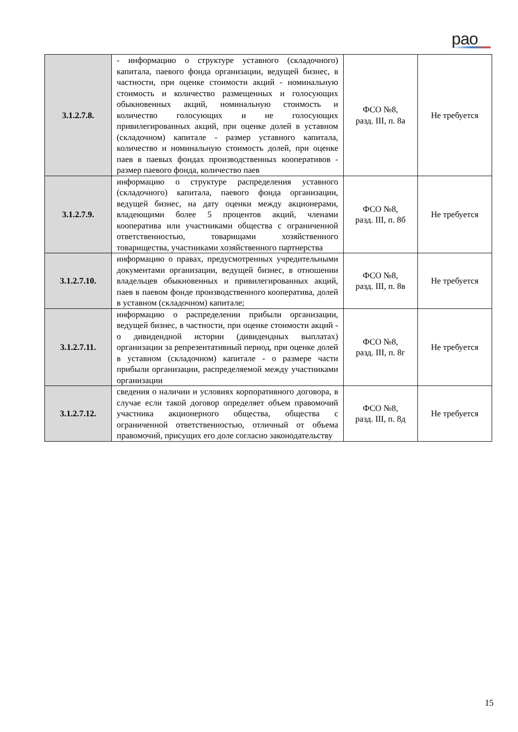рao
| 3.1.2.7.8. | - информацию о структуре уставного (складочного) капитала, паевого фонда организации, ведущей бизнес, в частности, при оценке стоимости акций - номинальную стоимость и количество размещенных и голосующих обыкновенных акций, номинальную стоимость и количество голосующих и не голосующих привилегированных акций, при оценке долей в уставном (складочном) капитале - размер уставного капитала, количество и номинальную стоимость долей, при оценке паев в паевых фондах производственных кооперативов - размер паевого фонда, количество паев | ФСО №8, разд. III, п. 8а | Не требуется |
| 3.1.2.7.9. | информацию о структуре распределения уставного (складочного) капитала, паевого фонда организации, ведущей бизнес, на дату оценки между акционерами, владеющими более 5 процентов акций, членами кооператива или участниками общества с ограниченной ответственностью, товарищами хозяйственного товарищества, участниками хозяйственного партнерства | ФСО №8, разд. III, п. 8б | Не требуется |
| 3.1.2.7.10. | информацию о правах, предусмотренных учредительными документами организации, ведущей бизнес, в отношении владельцев обыкновенных и привилегированных акций, паев в паевом фонде производственного кооператива, долей в уставном (складочном) капитале; | ФСО №8, разд. III, п. 8в | Не требуется |
| 3.1.2.7.11. | информацию о распределении прибыли организации, ведущей бизнес, в частности, при оценке стоимости акций - о дивидендной истории (дивидендных выплатах) организации за репрезентативный период, при оценке долей в уставном (складочном) капитале - о размере части прибыли организации, распределяемой между участниками организации | ФСО №8, разд. III, п. 8г | Не требуется |
| 3.1.2.7.12. | сведения о наличии и условиях корпоративного договора, в случае если такой договор определяет объем правомочий участника акционерного общества, общества с ограниченной ответственностью, отличный от объема правомочий, присущих его доле согласно законодательству | ФСО №8, разд. III, п. 8д | Не требуется |
15